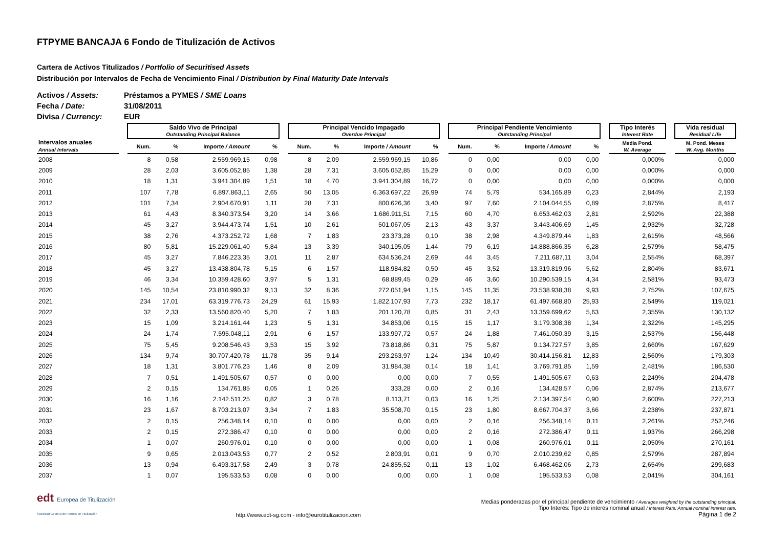FTPYME BANCAJA 6 Fondo de Titulización de Activos
Cartera de Activos Titulizados / Portfolio of Securitised Assets
Distribución por Intervalos de Fecha de Vencimiento Final / Distribution by Final Maturity Date Intervals
Activos / Assets: Préstamos a PYMES / SME Loans
Fecha / Date: 31/08/2011
Divisa / Currency: EUR
| | | Saldo Vivo de Principal Outstanding Principal Balance | | | | | Principal Vencido Impagado Overdue Principal | | | | | Principal Pendiente Vencimiento Outstanding Principal | | | | | Tipo Interés Interest Rate | | Vida residual Residual Life |
| --- | --- | --- | --- | --- | --- | --- | --- | --- | --- | --- | --- | --- | --- | --- | --- | --- | --- | --- | --- |
| Intervalos anuales Annual Intervals | | Num. | % | Importe / Amount | % | | Num. | % | Importe / Amount | % | | Num. | % | Importe / Amount | % | | Media Pond. W. Average | | M. Pond. Meses W. Avg. Months |
| 2008 | | 8 | 0,58 | 2.559.969,15 | 0,98 | | 8 | 2,09 | 2.559.969,15 | 10,86 | | 0 | 0,00 | 0,00 | 0,00 | | 0,000% | | 0,000 |
| 2009 | | 28 | 2,03 | 3.605.052,85 | 1,38 | | 28 | 7,31 | 3.605.052,85 | 15,29 | | 0 | 0,00 | 0,00 | 0,00 | | 0,000% | | 0,000 |
| 2010 | | 18 | 1,31 | 3.941.304,89 | 1,51 | | 18 | 4,70 | 3.941.304,89 | 16,72 | | 0 | 0,00 | 0,00 | 0,00 | | 0,000% | | 0,000 |
| 2011 | | 107 | 7,78 | 6.897.863,11 | 2,65 | | 50 | 13,05 | 6.363.697,22 | 26,99 | | 74 | 5,79 | 534.165,89 | 0,23 | | 2,844% | | 2,193 |
| 2012 | | 101 | 7,34 | 2.904.670,91 | 1,11 | | 28 | 7,31 | 800.626,36 | 3,40 | | 97 | 7,60 | 2.104.044,55 | 0,89 | | 2,875% | | 8,417 |
| 2013 | | 61 | 4,43 | 8.340.373,54 | 3,20 | | 14 | 3,66 | 1.686.911,51 | 7,15 | | 60 | 4,70 | 6.653.462,03 | 2,81 | | 2,592% | | 22,388 |
| 2014 | | 45 | 3,27 | 3.944.473,74 | 1,51 | | 10 | 2,61 | 501.067,05 | 2,13 | | 43 | 3,37 | 3.443.406,69 | 1,45 | | 2,932% | | 32,728 |
| 2015 | | 38 | 2,76 | 4.373.252,72 | 1,68 | | 7 | 1,83 | 23.373,28 | 0,10 | | 38 | 2,98 | 4.349.879,44 | 1,83 | | 2,615% | | 48,566 |
| 2016 | | 80 | 5,81 | 15.229.061,40 | 5,84 | | 13 | 3,39 | 340.195,05 | 1,44 | | 79 | 6,19 | 14.888.866,35 | 6,28 | | 2,579% | | 58,475 |
| 2017 | | 45 | 3,27 | 7.846.223,35 | 3,01 | | 11 | 2,87 | 634.536,24 | 2,69 | | 44 | 3,45 | 7.211.687,11 | 3,04 | | 2,554% | | 68,397 |
| 2018 | | 45 | 3,27 | 13.438.804,78 | 5,15 | | 6 | 1,57 | 118.984,82 | 0,50 | | 45 | 3,52 | 13.319.819,96 | 5,62 | | 2,804% | | 83,671 |
| 2019 | | 46 | 3,34 | 10.359.428,60 | 3,97 | | 5 | 1,31 | 68.889,45 | 0,29 | | 46 | 3,60 | 10.290.539,15 | 4,34 | | 2,581% | | 93,473 |
| 2020 | | 145 | 10,54 | 23.810.990,32 | 9,13 | | 32 | 8,36 | 272.051,94 | 1,15 | | 145 | 11,35 | 23.538.938,38 | 9,93 | | 2,752% | | 107,675 |
| 2021 | | 234 | 17,01 | 63.319.776,73 | 24,29 | | 61 | 15,93 | 1.822.107,93 | 7,73 | | 232 | 18,17 | 61.497.668,80 | 25,93 | | 2,549% | | 119,021 |
| 2022 | | 32 | 2,33 | 13.560.820,40 | 5,20 | | 7 | 1,83 | 201.120,78 | 0,85 | | 31 | 2,43 | 13.359.699,62 | 5,63 | | 2,355% | | 130,132 |
| 2023 | | 15 | 1,09 | 3.214.161,44 | 1,23 | | 5 | 1,31 | 34.853,06 | 0,15 | | 15 | 1,17 | 3.179.308,38 | 1,34 | | 2,322% | | 145,295 |
| 2024 | | 24 | 1,74 | 7.595.048,11 | 2,91 | | 6 | 1,57 | 133.997,72 | 0,57 | | 24 | 1,88 | 7.461.050,39 | 3,15 | | 2,537% | | 156,448 |
| 2025 | | 75 | 5,45 | 9.208.546,43 | 3,53 | | 15 | 3,92 | 73.818,86 | 0,31 | | 75 | 5,87 | 9.134.727,57 | 3,85 | | 2,660% | | 167,629 |
| 2026 | | 134 | 9,74 | 30.707.420,78 | 11,78 | | 35 | 9,14 | 293.263,97 | 1,24 | | 134 | 10,49 | 30.414.156,81 | 12,83 | | 2,560% | | 179,303 |
| 2027 | | 18 | 1,31 | 3.801.776,23 | 1,46 | | 8 | 2,09 | 31.984,38 | 0,14 | | 18 | 1,41 | 3.769.791,85 | 1,59 | | 2,481% | | 186,530 |
| 2028 | | 7 | 0,51 | 1.491.505,67 | 0,57 | | 0 | 0,00 | 0,00 | 0,00 | | 7 | 0,55 | 1.491.505,67 | 0,63 | | 2,249% | | 204,478 |
| 2029 | | 2 | 0,15 | 134.761,85 | 0,05 | | 1 | 0,26 | 333,28 | 0,00 | | 2 | 0,16 | 134.428,57 | 0,06 | | 2,874% | | 213,677 |
| 2030 | | 16 | 1,16 | 2.142.511,25 | 0,82 | | 3 | 0,78 | 8.113,71 | 0,03 | | 16 | 1,25 | 2.134.397,54 | 0,90 | | 2,600% | | 227,213 |
| 2031 | | 23 | 1,67 | 8.703.213,07 | 3,34 | | 7 | 1,83 | 35.508,70 | 0,15 | | 23 | 1,80 | 8.667.704,37 | 3,66 | | 2,238% | | 237,871 |
| 2032 | | 2 | 0,15 | 256.348,14 | 0,10 | | 0 | 0,00 | 0,00 | 0,00 | | 2 | 0,16 | 256.348,14 | 0,11 | | 2,261% | | 252,246 |
| 2033 | | 2 | 0,15 | 272.386,47 | 0,10 | | 0 | 0,00 | 0,00 | 0,00 | | 2 | 0,16 | 272.386,47 | 0,11 | | 1,937% | | 266,298 |
| 2034 | | 1 | 0,07 | 260.976,01 | 0,10 | | 0 | 0,00 | 0,00 | 0,00 | | 1 | 0,08 | 260.976,01 | 0,11 | | 2,050% | | 270,161 |
| 2035 | | 9 | 0,65 | 2.013.043,53 | 0,77 | | 2 | 0,52 | 2.803,91 | 0,01 | | 9 | 0,70 | 2.010.239,62 | 0,85 | | 2,579% | | 287,894 |
| 2036 | | 13 | 0,94 | 6.493.317,58 | 2,49 | | 3 | 0,78 | 24.855,52 | 0,11 | | 13 | 1,02 | 6.468.462,06 | 2,73 | | 2,654% | | 299,683 |
| 2037 | | 1 | 0,07 | 195.533,53 | 0,08 | | 0 | 0,00 | 0,00 | 0,00 | | 1 | 0,08 | 195.533,53 | 0,08 | | 2,041% | | 304,161 |
edt Europea de Titulización
Sociedad Gestora de Fondos de Titulización
http://www.edt-sg.com - info@eurotitulizacion.com
Medias ponderadas por el principal pendiente de vencimiento / Averages weighted by the outstanding principal.
Tipo Interés: Tipo de interés nominal anual / Interest Rate: Annual nominal interest rate.
Página 1 de 2